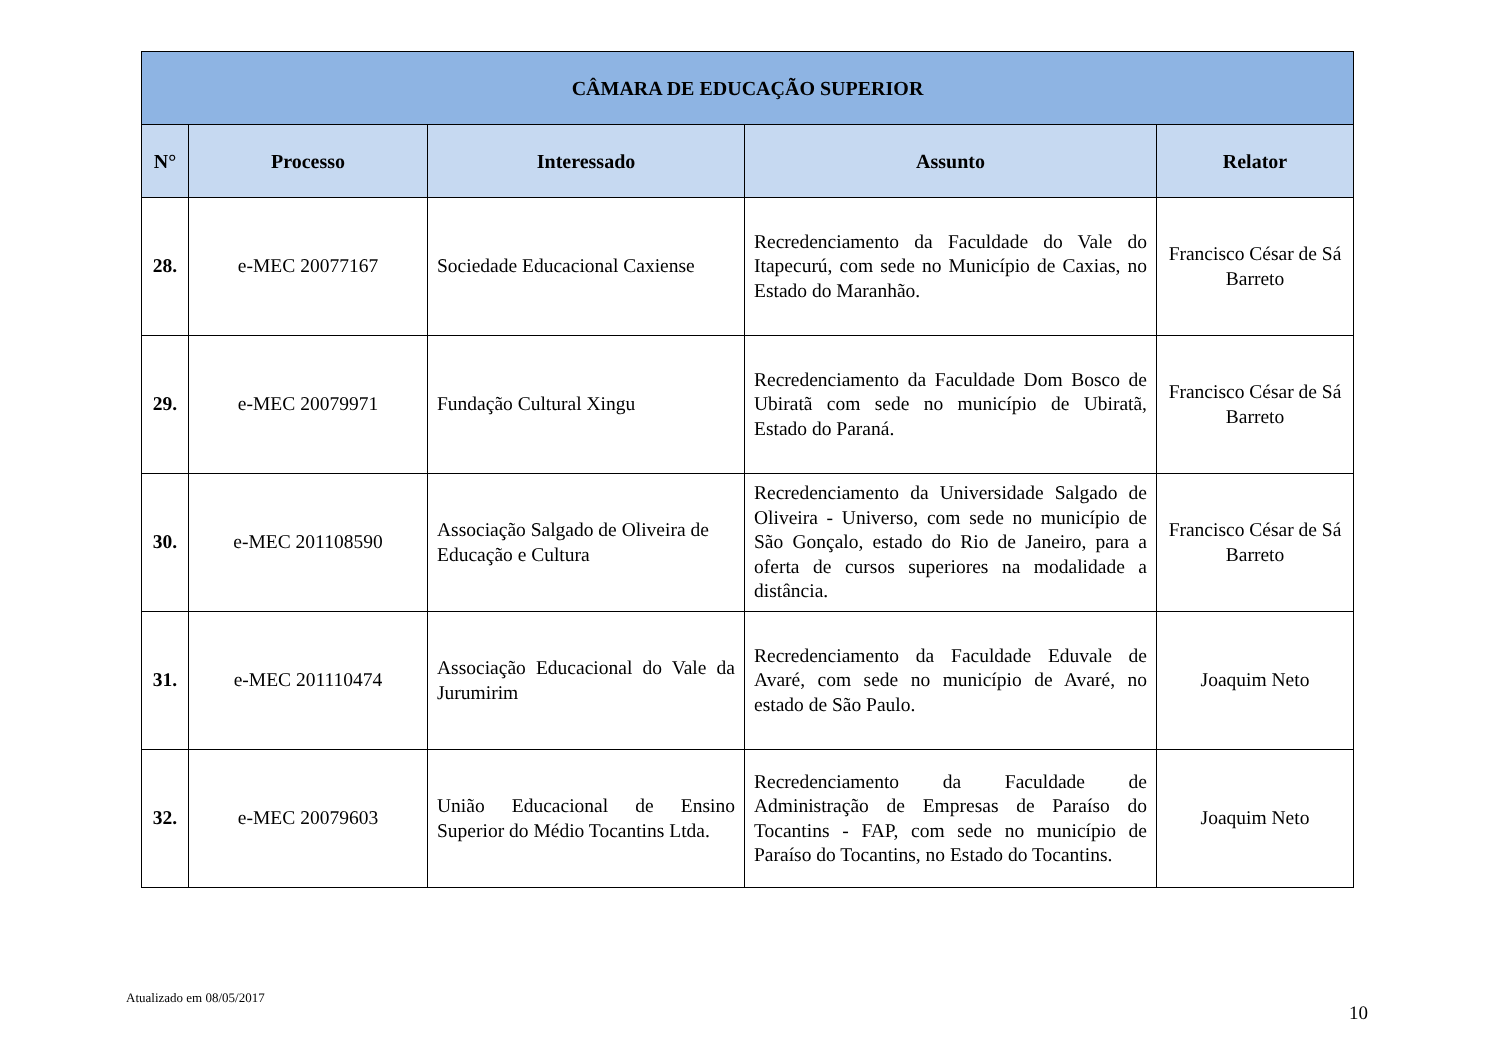| CÂMARA DE EDUCAÇÃO SUPERIOR | | | | |
| --- | --- | --- | --- | --- |
| N° | Processo | Interessado | Assunto | Relator |
| 28. | e-MEC 20077167 | Sociedade Educacional Caxiense | Recredenciamento da Faculdade do Vale do Itapecurú, com sede no Município de Caxias, no Estado do Maranhão. | Francisco César de Sá Barreto |
| 29. | e-MEC 20079971 | Fundação Cultural Xingu | Recredenciamento da Faculdade Dom Bosco de Ubiratã com sede no município de Ubiratã, Estado do Paraná. | Francisco César de Sá Barreto |
| 30. | e-MEC 201108590 | Associação Salgado de Oliveira de Educação e Cultura | Recredenciamento da Universidade Salgado de Oliveira - Universo, com sede no município de São Gonçalo, estado do Rio de Janeiro, para a oferta de cursos superiores na modalidade a distância. | Francisco César de Sá Barreto |
| 31. | e-MEC 201110474 | Associação Educacional do Vale da Jurumirim | Recredenciamento da Faculdade Eduvale de Avaré, com sede no município de Avaré, no estado de São Paulo. | Joaquim Neto |
| 32. | e-MEC 20079603 | União Educacional de Ensino Superior do Médio Tocantins Ltda. | Recredenciamento da Faculdade de Administração de Empresas de Paraíso do Tocantins - FAP, com sede no município de Paraíso do Tocantins, no Estado do Tocantins. | Joaquim Neto |
Atualizado em 08/05/2017
10